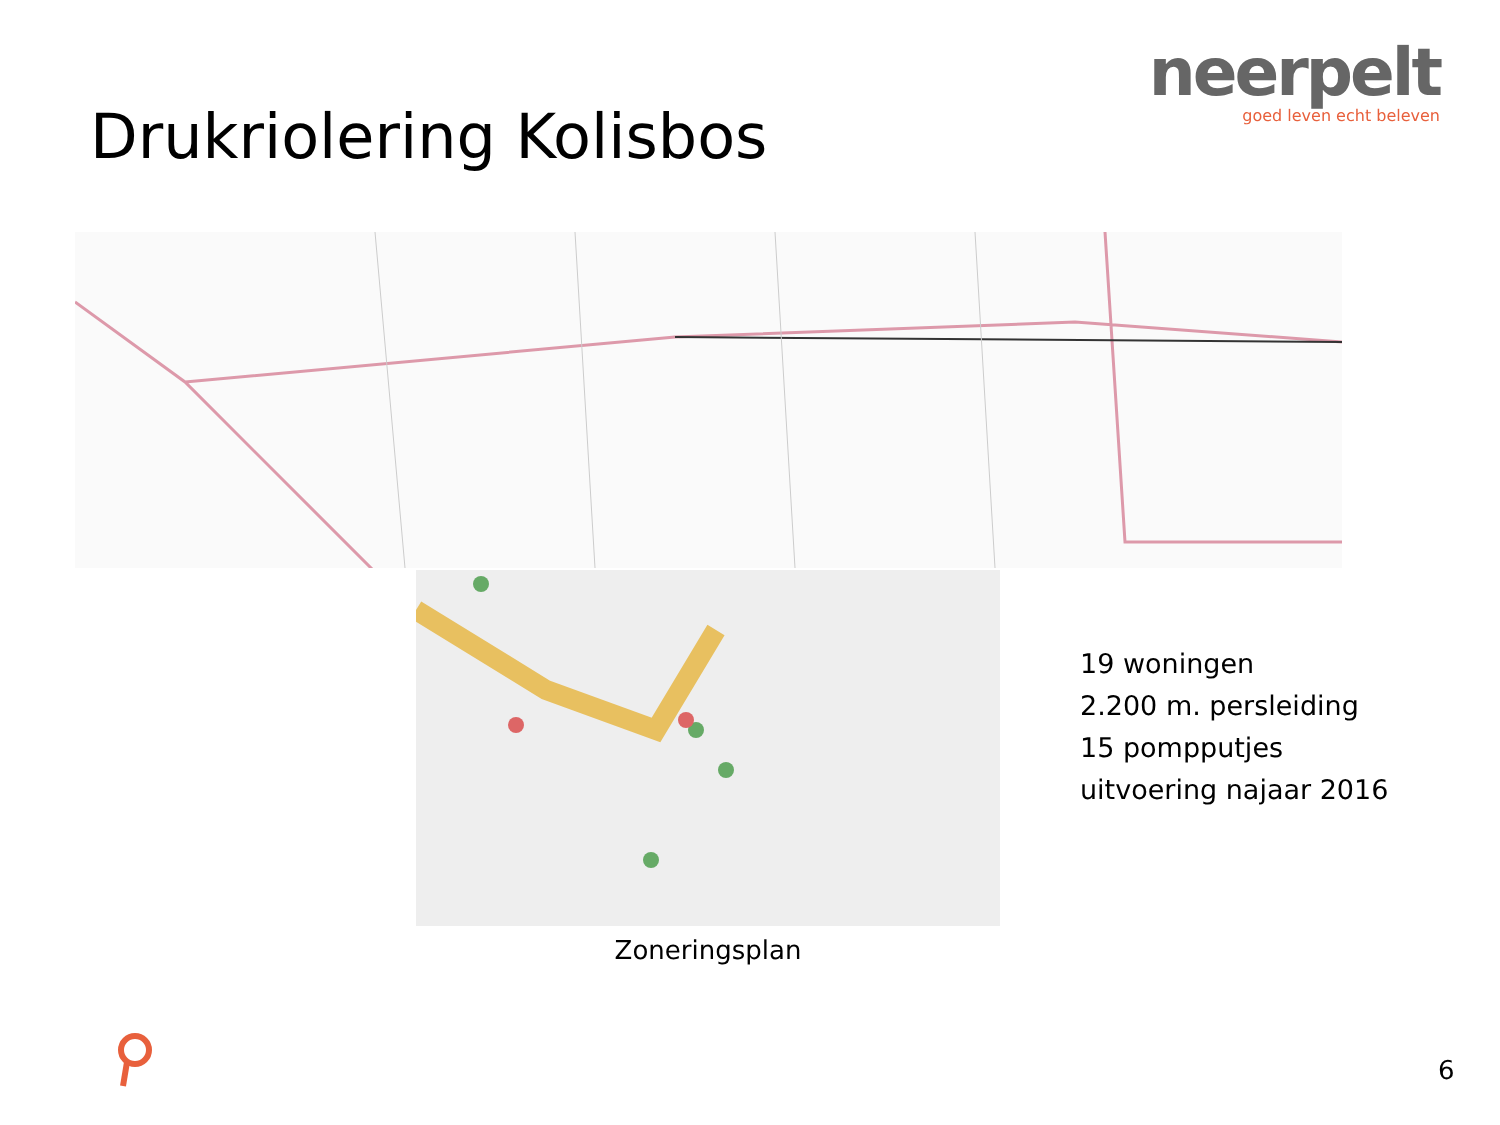neerpelt
goed leven echt beleven
Drukriolering Kolisbos
Zoneringsplan
19 woningen
2.200 m. persleiding
15 pompputjes
uitvoering najaar 2016
6